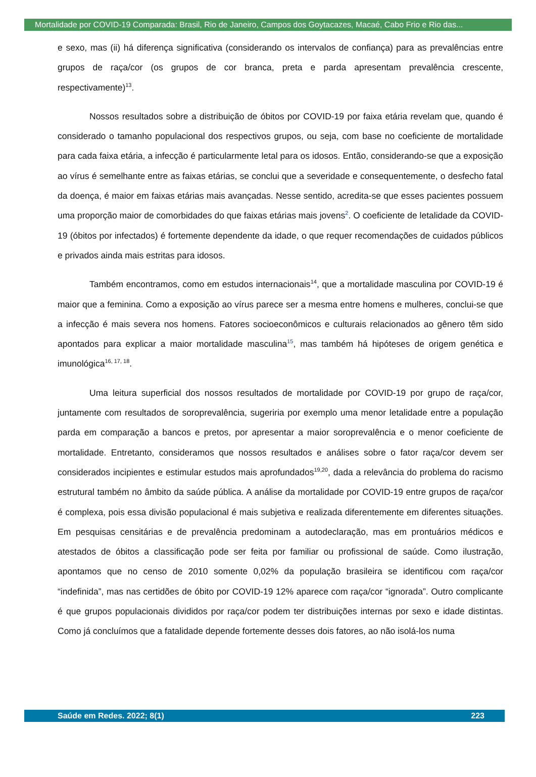Mortalidade por COVID-19 Comparada: Brasil, Rio de Janeiro, Campos dos Goytacazes, Macaé, Cabo Frio e Rio das...
e sexo, mas (ii) há diferença significativa (considerando os intervalos de confiança) para as prevalências entre grupos de raça/cor (os grupos de cor branca, preta e parda apresentam prevalência crescente, respectivamente)<sup>13</sup>.
Nossos resultados sobre a distribuição de óbitos por COVID-19 por faixa etária revelam que, quando é considerado o tamanho populacional dos respectivos grupos, ou seja, com base no coeficiente de mortalidade para cada faixa etária, a infecção é particularmente letal para os idosos. Então, considerando-se que a exposição ao vírus é semelhante entre as faixas etárias, se conclui que a severidade e consequentemente, o desfecho fatal da doença, é maior em faixas etárias mais avançadas. Nesse sentido, acredita-se que esses pacientes possuem uma proporção maior de comorbidades do que faixas etárias mais jovens<sup>2</sup>. O coeficiente de letalidade da COVID-19 (óbitos por infectados) é fortemente dependente da idade, o que requer recomendações de cuidados públicos e privados ainda mais estritas para idosos.
Também encontramos, como em estudos internacionais<sup>14</sup>, que a mortalidade masculina por COVID-19 é maior que a feminina. Como a exposição ao vírus parece ser a mesma entre homens e mulheres, conclui-se que a infecção é mais severa nos homens. Fatores socioeconômicos e culturais relacionados ao gênero têm sido apontados para explicar a maior mortalidade masculina<sup>15</sup>, mas também há hipóteses de origem genética e imunológica<sup>16, 17, 18</sup>.
Uma leitura superficial dos nossos resultados de mortalidade por COVID-19 por grupo de raça/cor, juntamente com resultados de soroprevalência, sugeriria por exemplo uma menor letalidade entre a população parda em comparação a bancos e pretos, por apresentar a maior soroprevalência e o menor coeficiente de mortalidade. Entretanto, consideramos que nossos resultados e análises sobre o fator raça/cor devem ser considerados incipientes e estimular estudos mais aprofundados<sup>19,20</sup>, dada a relevância do problema do racismo estrutural também no âmbito da saúde pública. A análise da mortalidade por COVID-19 entre grupos de raça/cor é complexa, pois essa divisão populacional é mais subjetiva e realizada diferentemente em diferentes situações. Em pesquisas censitárias e de prevalência predominam a autodeclaração, mas em prontuários médicos e atestados de óbitos a classificação pode ser feita por familiar ou profissional de saúde. Como ilustração, apontamos que no censo de 2010 somente 0,02% da população brasileira se identificou com raça/cor “indefinida”, mas nas certidões de óbito por COVID-19 12% aparece com raça/cor “ignorada”. Outro complicante é que grupos populacionais divididos por raça/cor podem ter distribuições internas por sexo e idade distintas. Como já concluímos que a fatalidade depende fortemente desses dois fatores, ao não isolá-los numa
Saúde em Redes. 2022; 8(1) 223